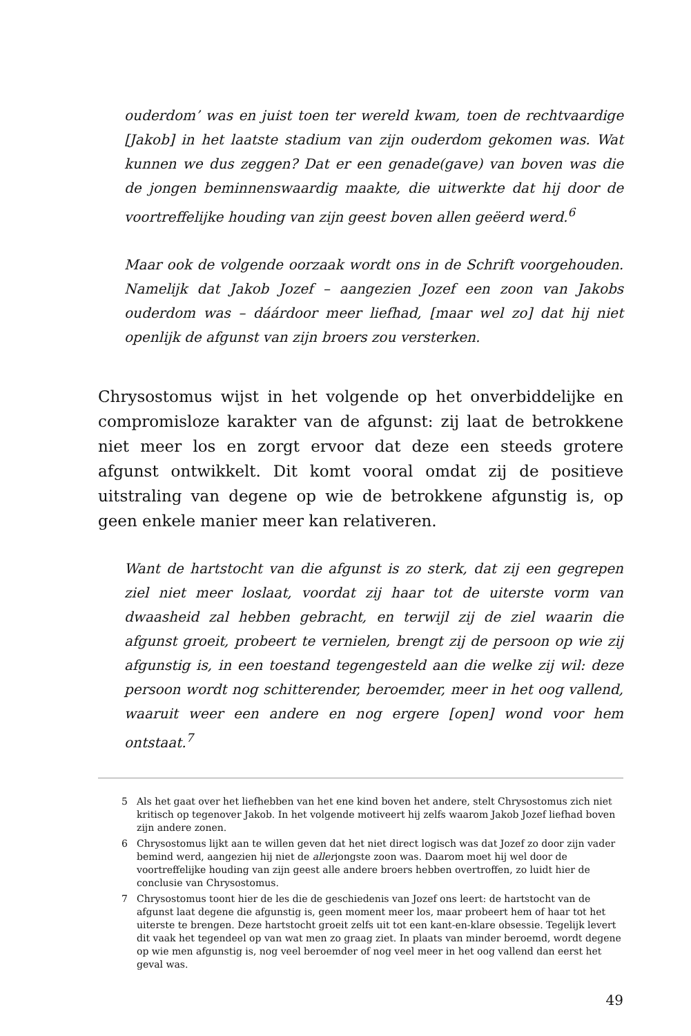ouderdom’ was en juist toen ter wereld kwam, toen de rechtvaardige [Jakob] in het laatste stadium van zijn ouderdom gekomen was. Wat kunnen we dus zeggen? Dat er een genade(gave) van boven was die de jongen beminnenswaardig maakte, die uitwerkte dat hij door de voortreffelijke houding van zijn geest boven allen geëerd werd.<sup>6</sup>
Maar ook de volgende oorzaak wordt ons in de Schrift voorgehouden. Namelijk dat Jakob Jozef – aangezien Jozef een zoon van Jakobs ouderdom was – dáárdoor meer liefhad, [maar wel zo] dat hij niet openlijk de afgunst van zijn broers zou versterken.
Chrysostomus wijst in het volgende op het onverbiddelijke en compromisloze karakter van de afgunst: zij laat de betrokkene niet meer los en zorgt ervoor dat deze een steeds grotere afgunst ontwikkelt. Dit komt vooral omdat zij de positieve uitstraling van degene op wie de betrokkene afgunstig is, op geen enkele manier meer kan relativeren.
Want de hartstocht van die afgunst is zo sterk, dat zij een gegrepen ziel niet meer loslaat, voordat zij haar tot de uiterste vorm van dwaasheid zal hebben gebracht, en terwijl zij de ziel waarin die afgunst groeit, probeert te vernielen, brengt zij de persoon op wie zij afgunstig is, in een toestand tegengesteld aan die welke zij wil: deze persoon wordt nog schitterender, beroemder, meer in het oog vallend, waaruit weer een andere en nog ergere [open] wond voor hem ontstaat.<sup>7</sup>
5 Als het gaat over het liefhebben van het ene kind boven het andere, stelt Chrysostomus zich niet kritisch op tegenover Jakob. In het volgende motiveert hij zelfs waarom Jakob Jozef liefhad boven zijn andere zonen.
6 Chrysostomus lijkt aan te willen geven dat het niet direct logisch was dat Jozef zo door zijn vader bemind werd, aangezien hij niet de allerjongste zoon was. Daarom moet hij wel door de voortreffelijke houding van zijn geest alle andere broers hebben overtroffen, zo luidt hier de conclusie van Chrysostomus.
7 Chrysostomus toont hier de les die de geschiedenis van Jozef ons leert: de hartstocht van de afgunst laat degene die afgunstig is, geen moment meer los, maar probeert hem of haar tot het uiterste te brengen. Deze hartstocht groeit zelfs uit tot een kant-en-klare obsessie. Tegelijk levert dit vaak het tegendeel op van wat men zo graag ziet. In plaats van minder beroemd, wordt degene op wie men afgunstig is, nog veel beroemder of nog veel meer in het oog vallend dan eerst het geval was.
49